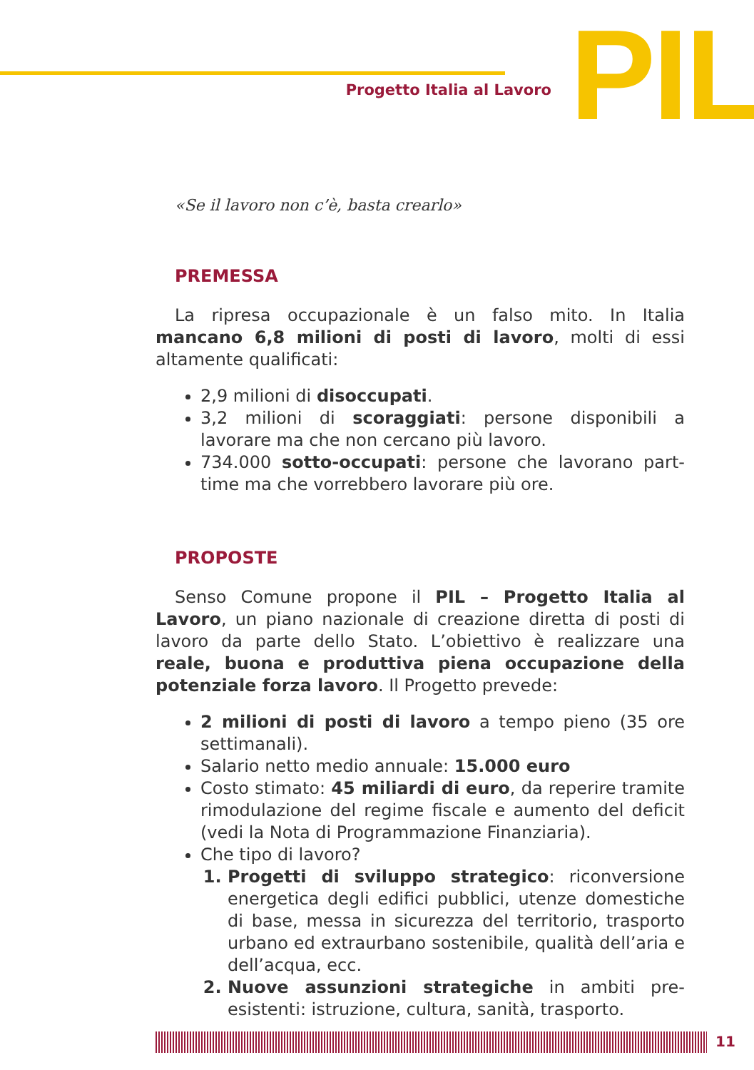Progetto Italia al Lavoro
PIL
«Se il lavoro non c’è, basta crearlo»
PREMESSA
La ripresa occupazionale è un falso mito. In Italia mancano 6,8 milioni di posti di lavoro, molti di essi altamente qualificati:
2,9 milioni di disoccupati.
3,2 milioni di scoraggiati: persone disponibili a lavorare ma che non cercano più lavoro.
734.000 sotto-occupati: persone che lavorano part-time ma che vorrebbero lavorare più ore.
PROPOSTE
Senso Comune propone il PIL – Progetto Italia al Lavoro, un piano nazionale di creazione diretta di posti di lavoro da parte dello Stato. L’obiettivo è realizzare una reale, buona e produttiva piena occupazione della potenziale forza lavoro. Il Progetto prevede:
2 milioni di posti di lavoro a tempo pieno (35 ore settimanali).
Salario netto medio annuale: 15.000 euro
Costo stimato: 45 miliardi di euro, da reperire tramite rimodulazione del regime fiscale e aumento del deficit (vedi la Nota di Programmazione Finanziaria).
Che tipo di lavoro?
Progetti di sviluppo strategico: riconversione energetica degli edifici pubblici, utenze domestiche di base, messa in sicurezza del territorio, trasporto urbano ed extraurbano sostenibile, qualità dell’aria e dell’acqua, ecc.
Nuove assunzioni strategiche in ambiti pre-esistenti: istruzione, cultura, sanità, trasporto.
11